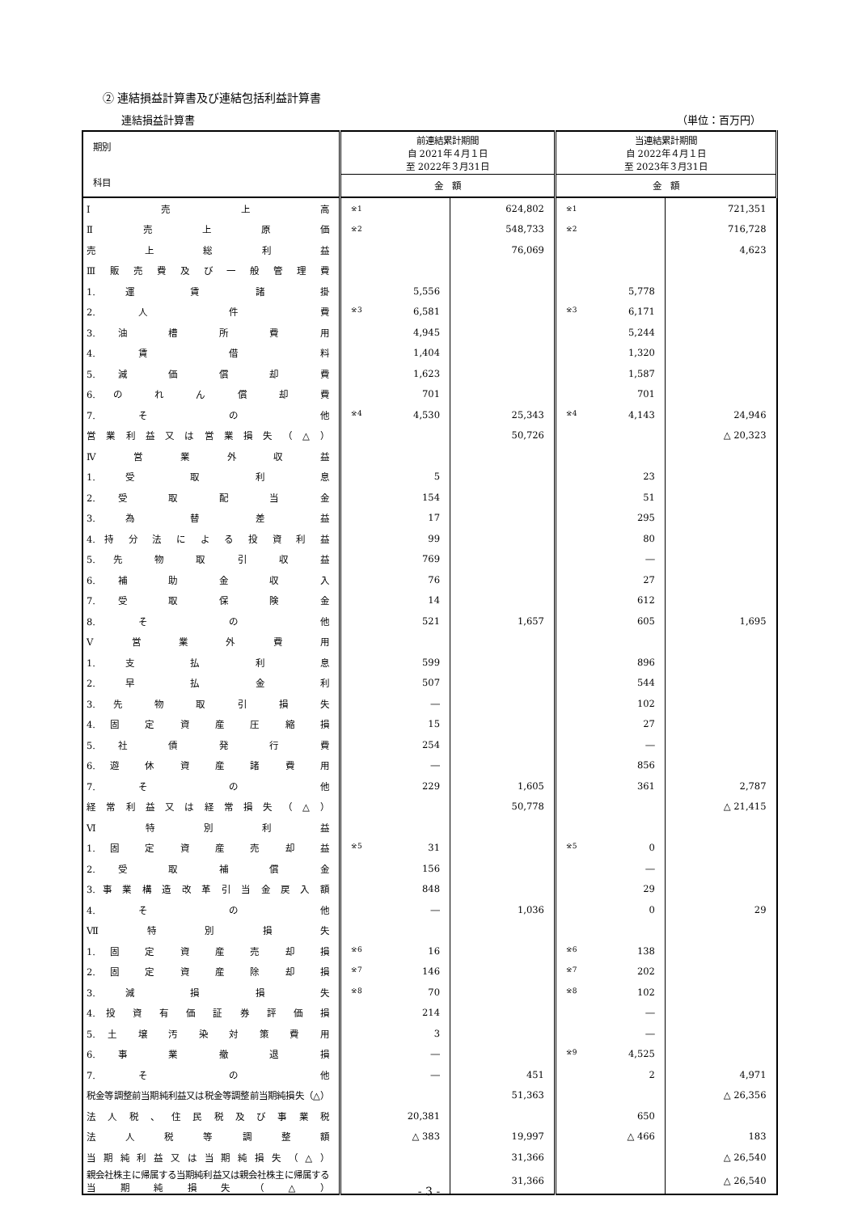② 連結損益計算書及び連結包括利益計算書
連結損益計算書 （単位：百万円）
| 期別 科目 | 前連結累計期間 自 2021年４月１日 至 2022年３月31日 | | 当連結累計期間 自 2022年４月１日 至 2023年３月31日 | |
| --- | --- | --- | --- | --- |
| | 金 額 | | 金 額 | |
| Ⅰ 売 上 高 | ※1 | 624,802 | ※1 | 721,351 |
| Ⅱ 売 上 原 価 | ※2 | 548,733 | ※2 | 716,728 |
| 売 上 総 利 益 | | 76,069 | | 4,623 |
| Ⅲ 販 売 費 及 び 一 般 管 理 費 | | | | |
| 1. 運 賃 諸 掛 | 5,556 | | 5,778 | |
| 2. 人 件 費 | ※3 6,581 | | ※3 6,171 | |
| 3. 油 槽 所 費 用 | 4,945 | | 5,244 | |
| 4. 賃 借 料 | 1,404 | | 1,320 | |
| 5. 減 価 償 却 費 | 1,623 | | 1,587 | |
| 6. の れ ん 償 却 費 | 701 | | 701 | |
| 7. そ の 他 | ※4 4,530 | 25,343 | ※4 4,143 | 24,946 |
| 営 業 利 益 又 は 営 業 損 失 （ △ ） | | 50,726 | | △ 20,323 |
| Ⅳ 営 業 外 収 益 | | | | |
| 1. 受 取 利 息 | 5 | | 23 | |
| 2. 受 取 配 当 金 | 154 | | 51 | |
| 3. 為 替 差 益 | 17 | | 295 | |
| 4. 持 分 法 に よ る 投 資 利 益 | 99 | | 80 | |
| 5. 先 物 取 引 収 益 | 769 | | ― | |
| 6. 補 助 金 収 入 | 76 | | 27 | |
| 7. 受 取 保 険 金 | 14 | | 612 | |
| 8. そ の 他 | 521 | 1,657 | 605 | 1,695 |
| Ⅴ 営 業 外 費 用 | | | | |
| 1. 支 払 利 息 | 599 | | 896 | |
| 2. 早 払 金 利 | 507 | | 544 | |
| 3. 先 物 取 引 損 失 | ― | | 102 | |
| 4. 固 定 資 産 圧 縮 損 | 15 | | 27 | |
| 5. 社 債 発 行 費 | 254 | | ― | |
| 6. 遊 休 資 産 諸 費 用 | ― | | 856 | |
| 7. そ の 他 | 229 | 1,605 | 361 | 2,787 |
| 経 常 利 益 又 は 経 常 損 失 （ △ ） | | 50,778 | | △ 21,415 |
| Ⅵ 特 別 利 益 | | | | |
| 1. 固 定 資 産 売 却 益 | ※5 31 | | ※5 0 | |
| 2. 受 取 補 償 金 | 156 | | ― | |
| 3. 事 業 構 造 改 革 引 当 金 戻 入 額 | 848 | | 29 | |
| 4. そ の 他 | ― | 1,036 | 0 | 29 |
| Ⅶ 特 別 損 失 | | | | |
| 1. 固 定 資 産 売 却 損 | ※6 16 | | ※6 138 | |
| 2. 固 定 資 産 除 却 損 | ※7 146 | | ※7 202 | |
| 3. 減 損 損 失 | ※8 70 | | ※8 102 | |
| 4. 投 資 有 価 証 券 評 価 損 | 214 | | ― | |
| 5. 土 壌 汚 染 対 策 費 用 | 3 | | ― | |
| 6. 事 業 撤 退 損 | ― | | ※9 4,525 | |
| 7. そ の 他 | ― | 451 | 2 | 4,971 |
| 税金等調整前当期純利益又は税金等調整前当期純損失（△） | | 51,363 | | △ 26,356 |
| 法 人 税 、 住 民 税 及 び 事 業 税 | 20,381 | | 650 | |
| 法 人 税 等 調 整 額 | △ 383 | 19,997 | △ 466 | 183 |
| 当 期 純 利 益 又 は 当 期 純 損 失 （ △ ） | | 31,366 | | △ 26,540 |
| 親会社株主に帰属する当期純利益又は親会社株主に帰属する当期純損失（△） | | 31,366 | | △ 26,540 |
- 3 -